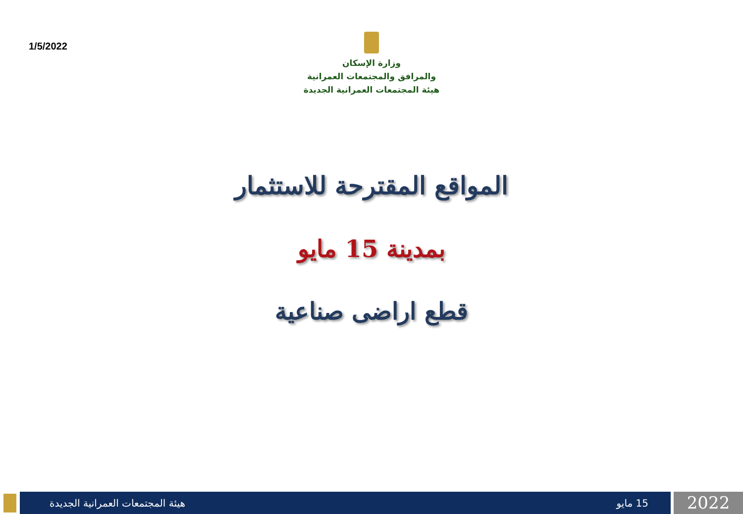1/5/2022
وزارة الإسكان
والمرافق والمجتمعات العمرانية
هيئة المجتمعات العمرانية الجديدة
المواقع المقترحة للاستثمار
بمدينة 15 مايو
قطع اراضى صناعية
هيئة المجتمعات العمرانية الجديدة 15 مايو
2022